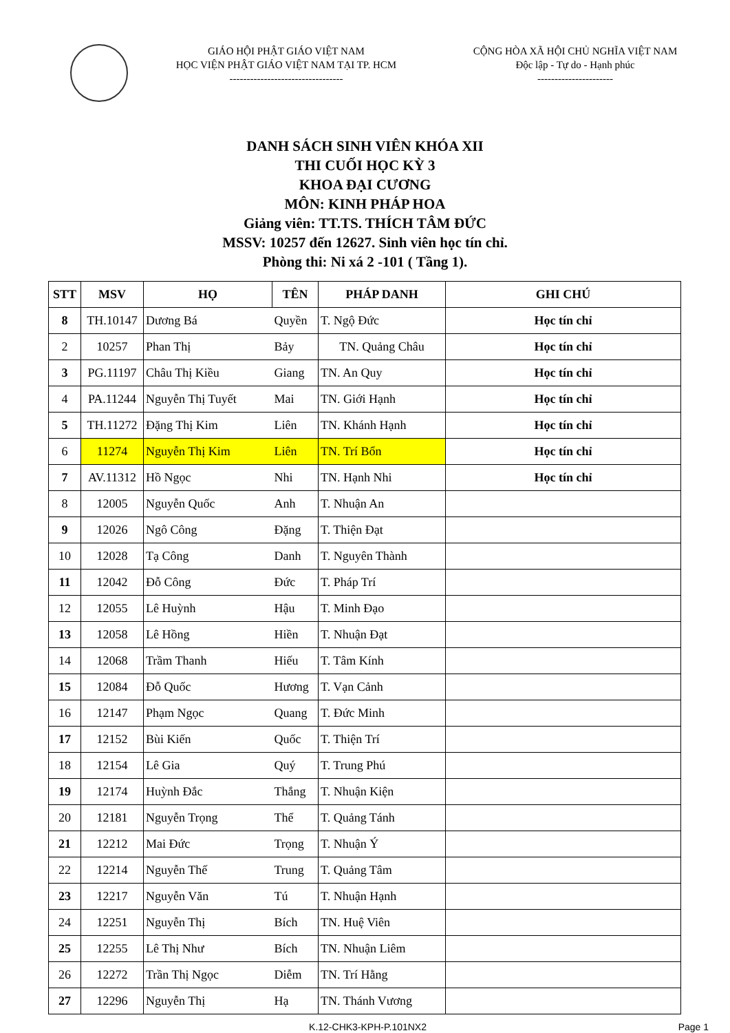GIÁO HỘI PHẬT GIÁO VIỆT NAM
HỌC VIỆN PHẬT GIÁO VIỆT NAM TẠI TP. HCM
---------------------------------
CỘNG HÒA XÃ HỘI CHỦ NGHĨA VIỆT NAM
Độc lập - Tự do - Hạnh phúc
----------------------
DANH SÁCH SINH VIÊN KHÓA XII
THI CUỐI HỌC KỲ 3
KHOA ĐẠI CƯƠNG
MÔN: KINH PHÁP HOA
Giảng viên: TT.TS. THÍCH TÂM ĐỨC
MSSV: 10257 đến 12627. Sinh viên học tín chỉ.
Phòng thi: Ni xá 2 -101 ( Tầng 1).
| STT | MSV | HỌ | TÊN | PHÁP DANH | GHI CHÚ |
| --- | --- | --- | --- | --- | --- |
| 8 | TH.10147 | Dương Bá | Quyền | T. Ngộ Đức | Học tín chỉ |
| 2 | 10257 | Phan Thị | Bảy | TN. Quảng Châu | Học tín chỉ |
| 3 | PG.11197 | Châu Thị Kiều | Giang | TN. An Quy | Học tín chỉ |
| 4 | PA.11244 | Nguyễn Thị Tuyết | Mai | TN. Giới Hạnh | Học tín chỉ |
| 5 | TH.11272 | Đặng Thị Kim | Liên | TN. Khánh Hạnh | Học tín chỉ |
| 6 | 11274 | Nguyễn Thị Kim | Liên | TN. Trí Bổn | Học tín chỉ |
| 7 | AV.11312 | Hồ Ngọc | Nhi | TN. Hạnh Nhi | Học tín chỉ |
| 8 | 12005 | Nguyễn Quốc | Anh | T. Nhuận An | |
| 9 | 12026 | Ngô Công | Đặng | T. Thiện Đạt | |
| 10 | 12028 | Tạ Công | Danh | T. Nguyên Thành | |
| 11 | 12042 | Đỗ Công | Đức | T. Pháp Trí | |
| 12 | 12055 | Lê Huỳnh | Hậu | T. Minh Đạo | |
| 13 | 12058 | Lê Hồng | Hiền | T. Nhuận Đạt | |
| 14 | 12068 | Trầm Thanh | Hiếu | T. Tâm Kính | |
| 15 | 12084 | Đỗ Quốc | Hương | T. Vạn Cảnh | |
| 16 | 12147 | Phạm Ngọc | Quang | T. Đức Minh | |
| 17 | 12152 | Bùi Kiến | Quốc | T. Thiện Trí | |
| 18 | 12154 | Lê Gia | Quý | T. Trung Phú | |
| 19 | 12174 | Huỳnh Đắc | Thắng | T. Nhuận Kiện | |
| 20 | 12181 | Nguyễn Trọng | Thể | T. Quảng Tánh | |
| 21 | 12212 | Mai Đức | Trọng | T. Nhuận Ý | |
| 22 | 12214 | Nguyễn Thế | Trung | T. Quảng Tâm | |
| 23 | 12217 | Nguyễn Văn | Tú | T. Nhuận Hạnh | |
| 24 | 12251 | Nguyễn Thị | Bích | TN. Huệ Viên | |
| 25 | 12255 | Lê Thị Như | Bích | TN. Nhuận Liêm | |
| 26 | 12272 | Trần Thị Ngọc | Diễm | TN. Trí Hằng | |
| 27 | 12296 | Nguyễn Thị | Hạ | TN. Thánh Vương | |
K.12-CHK3-KPH-P.101NX2 Page 1